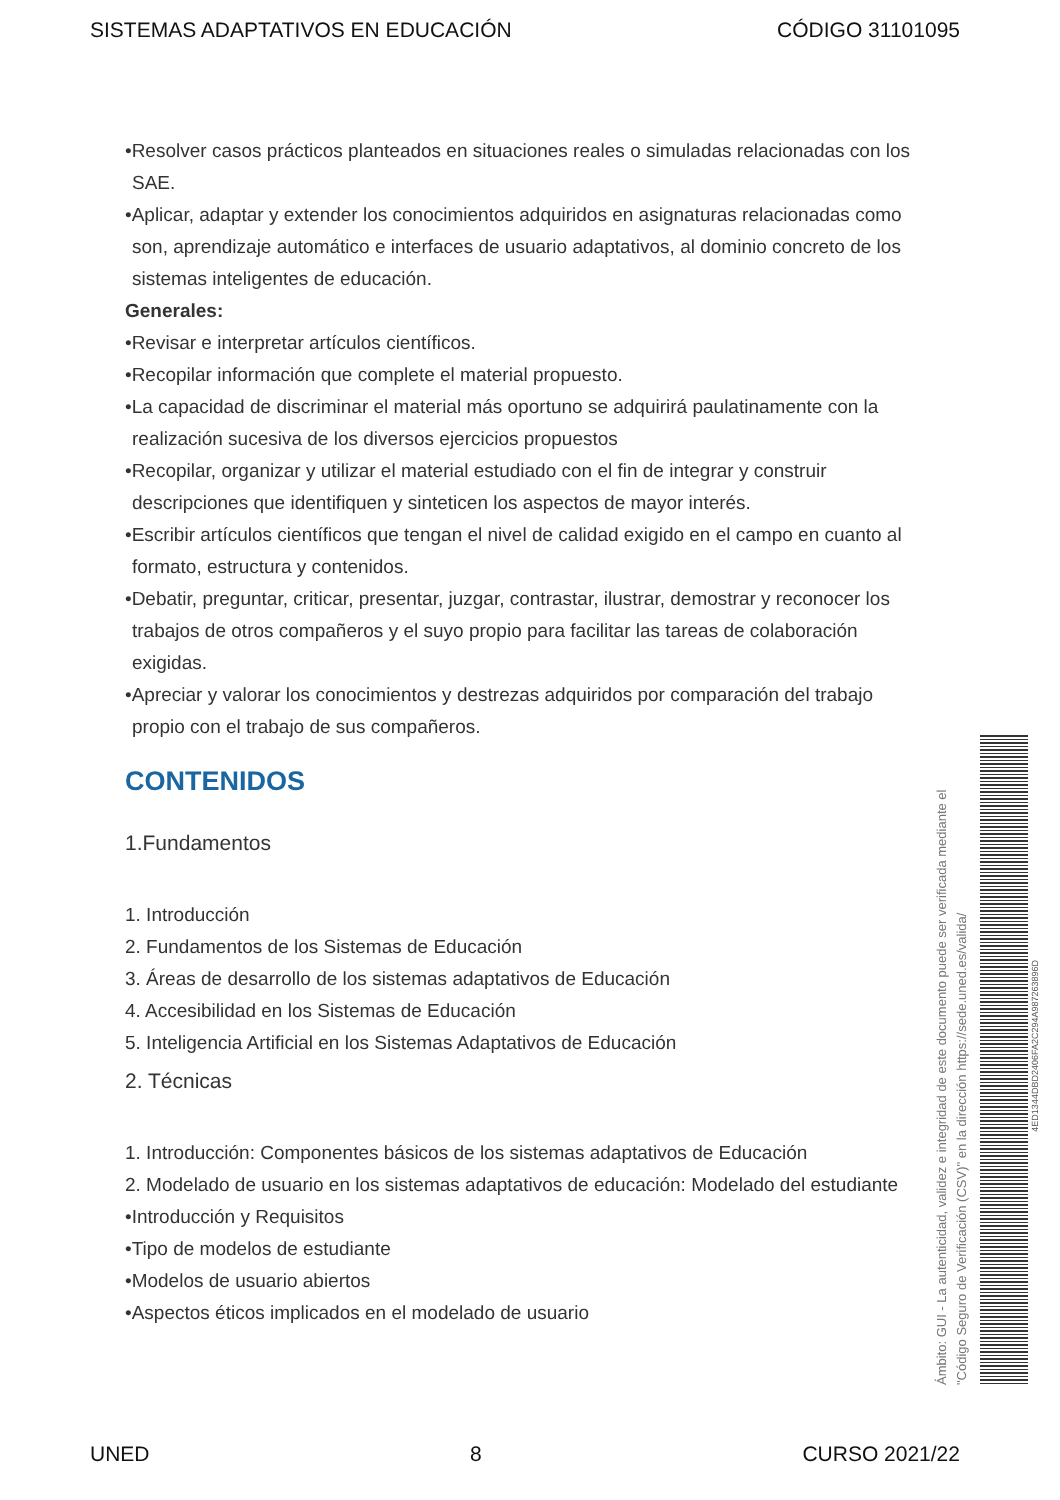SISTEMAS ADAPTATIVOS EN EDUCACIÓN CÓDIGO 31101095
•Resolver casos prácticos planteados en situaciones reales o simuladas relacionadas con los
SAE.
•Aplicar, adaptar y extender los conocimientos adquiridos en asignaturas relacionadas como
son, aprendizaje automático e interfaces de usuario adaptativos, al dominio concreto de los
sistemas inteligentes de educación.
Generales:
•Revisar e interpretar artículos científicos.
•Recopilar información que complete el material propuesto.
•La capacidad de discriminar el material más oportuno se adquirirá paulatinamente con la
realización sucesiva de los diversos ejercicios propuestos
•Recopilar, organizar y utilizar el material estudiado con el fin de integrar y construir
descripciones que identifiquen y sinteticen los aspectos de mayor interés.
•Escribir artículos científicos que tengan el nivel de calidad exigido en el campo en cuanto al
formato, estructura y contenidos.
•Debatir, preguntar, criticar, presentar, juzgar, contrastar, ilustrar, demostrar y reconocer los
trabajos de otros compañeros y el suyo propio para facilitar las tareas de colaboración
exigidas.
•Apreciar y valorar los conocimientos y destrezas adquiridos por comparación del trabajo
propio con el trabajo de sus compañeros.
CONTENIDOS
1.Fundamentos
1. Introducción
2. Fundamentos de los Sistemas de Educación
3. Áreas de desarrollo de los sistemas adaptativos de Educación
4. Accesibilidad en los Sistemas de Educación
5. Inteligencia Artificial en los Sistemas Adaptativos de Educación
2. Técnicas
1. Introducción: Componentes básicos de los sistemas adaptativos de Educación
2. Modelado de usuario en los sistemas adaptativos de educación: Modelado del estudiante
•Introducción y Requisitos
•Tipo de modelos de estudiante
•Modelos de usuario abiertos
•Aspectos éticos implicados en el modelado de usuario
Ámbito: GUI - La autenticidad, validez e integridad de este documento puede ser verificada mediante el
"Código Seguro de Verificación (CSV)" en la dirección https://sede.uned.es/valida/
4ED1344DBD2406FA2C294A987263896D
UNED 8 CURSO 2021/22